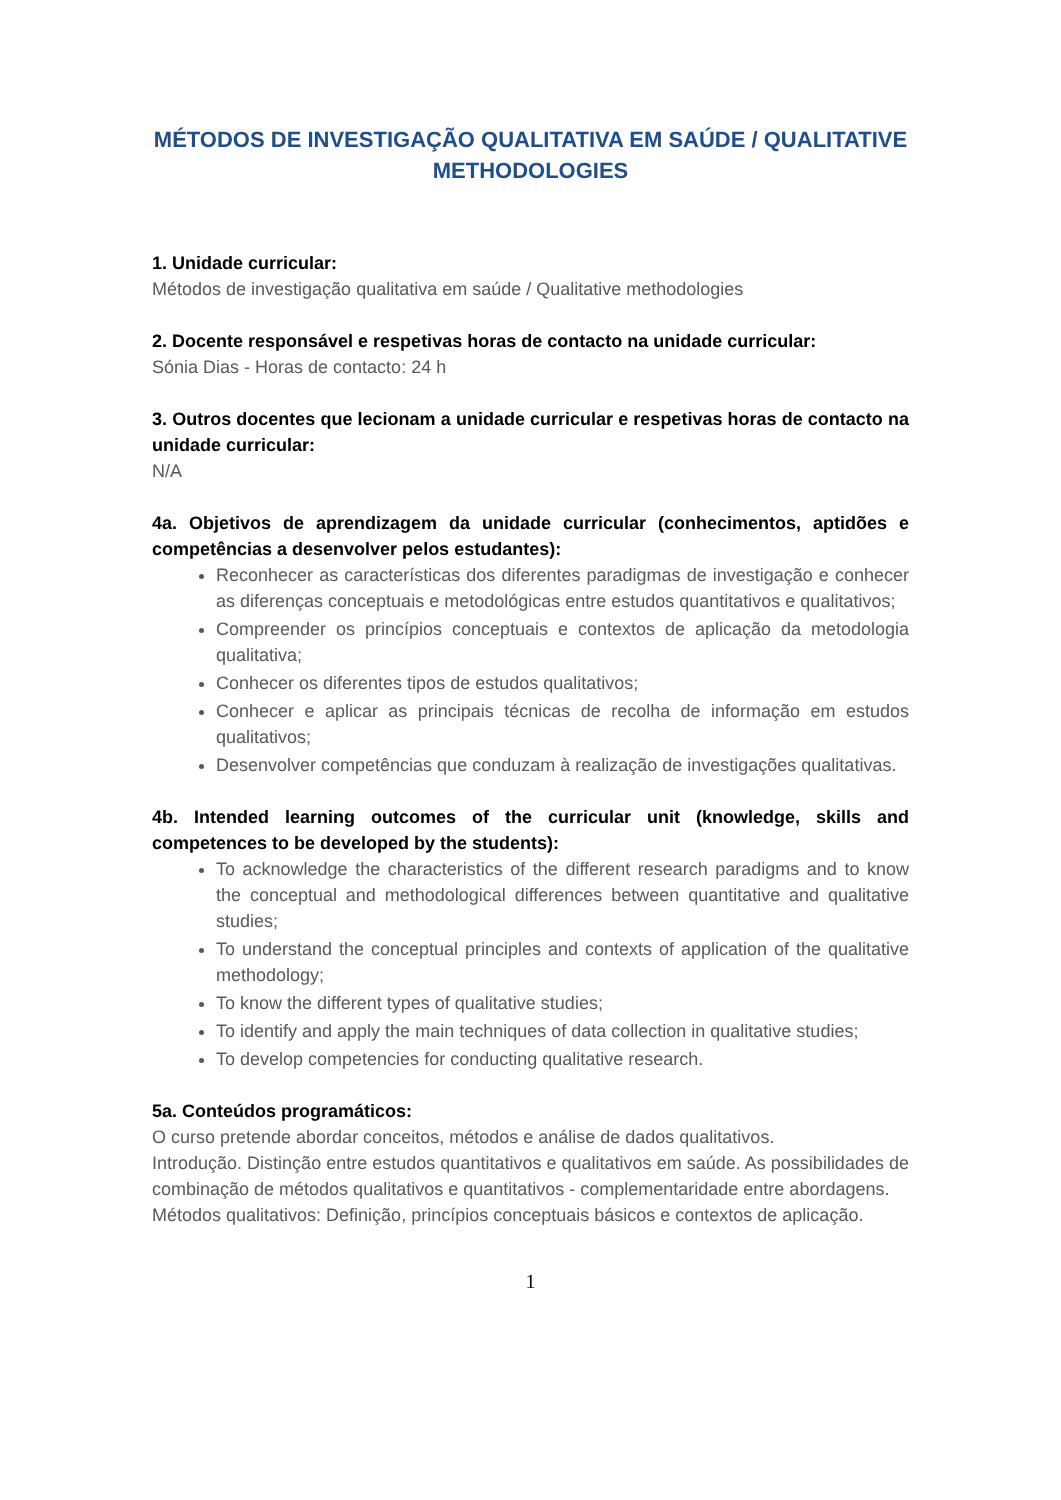MÉTODOS DE INVESTIGAÇÃO QUALITATIVA EM SAÚDE / QUALITATIVE METHODOLOGIES
1. Unidade curricular:
Métodos de investigação qualitativa em saúde / Qualitative methodologies
2. Docente responsável e respetivas horas de contacto na unidade curricular:
Sónia Dias - Horas de contacto: 24 h
3. Outros docentes que lecionam a unidade curricular e respetivas horas de contacto na unidade curricular:
N/A
4a. Objetivos de aprendizagem da unidade curricular (conhecimentos, aptidões e competências a desenvolver pelos estudantes):
Reconhecer as características dos diferentes paradigmas de investigação e conhecer as diferenças conceptuais e metodológicas entre estudos quantitativos e qualitativos;
Compreender os princípios conceptuais e contextos de aplicação da metodologia qualitativa;
Conhecer os diferentes tipos de estudos qualitativos;
Conhecer e aplicar as principais técnicas de recolha de informação em estudos qualitativos;
Desenvolver competências que conduzam à realização de investigações qualitativas.
4b. Intended learning outcomes of the curricular unit (knowledge, skills and competences to be developed by the students):
To acknowledge the characteristics of the different research paradigms and to know the conceptual and methodological differences between quantitative and qualitative studies;
To understand the conceptual principles and contexts of application of the qualitative methodology;
To know the different types of qualitative studies;
To identify and apply the main techniques of data collection in qualitative studies;
To develop competencies for conducting qualitative research.
5a. Conteúdos programáticos:
O curso pretende abordar conceitos, métodos e análise de dados qualitativos.
Introdução. Distinção entre estudos quantitativos e qualitativos em saúde. As possibilidades de combinação de métodos qualitativos e quantitativos - complementaridade entre abordagens.
Métodos qualitativos: Definição, princípios conceptuais básicos e contextos de aplicação.
1